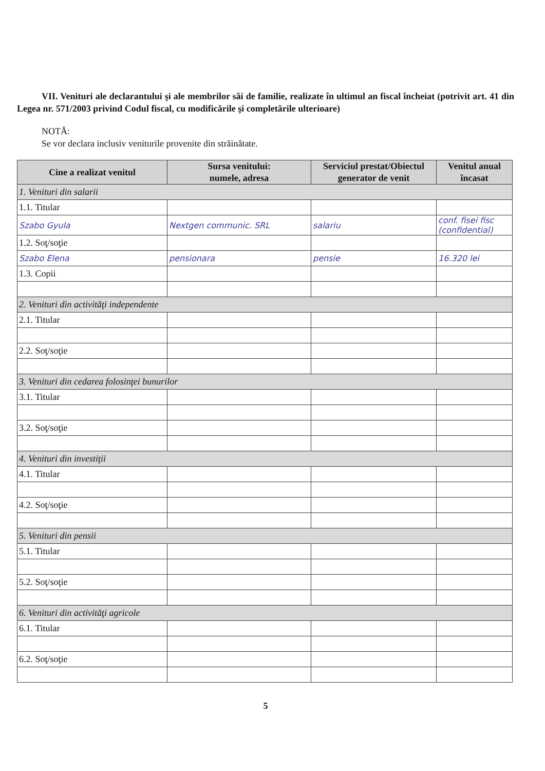VII. Venituri ale declarantului şi ale membrilor săi de familie, realizate în ultimul an fiscal încheiat (potrivit art. 41 din Legea nr. 571/2003 privind Codul fiscal, cu modificările şi completările ulterioare)
NOTĂ:
Se vor declara inclusiv veniturile provenite din străinătate.
| Cine a realizat venitul | Sursa venitului: numele, adresa | Serviciul prestat/Obiectul generator de venit | Venitul anual încasat |
| --- | --- | --- | --- |
| 1. Venituri din salarii | | | |
| 1.1. Titular | | | |
| Szabo Gyula | Nextgen communic. SRL | salariu | conf. fisei fisc (confidential) |
| 1.2. Soţ/soţie | | | |
| Szabo Elena | pensionara | pensie | 16.320 lei |
| 1.3. Copii | | | |
| 2. Venituri din activităţi independente | | | |
| 2.1. Titular | | | |
| 2.2. Soţ/soţie | | | |
| 3. Venituri din cedarea folosinţei bunurilor | | | |
| 3.1. Titular | | | |
| 3.2. Soţ/soţie | | | |
| 4. Venituri din investiţii | | | |
| 4.1. Titular | | | |
| 4.2. Soţ/soţie | | | |
| 5. Venituri din pensii | | | |
| 5.1. Titular | | | |
| 5.2. Soţ/soţie | | | |
| 6. Venituri din activităţi agricole | | | |
| 6.1. Titular | | | |
| 6.2. Soţ/soţie | | | |
5